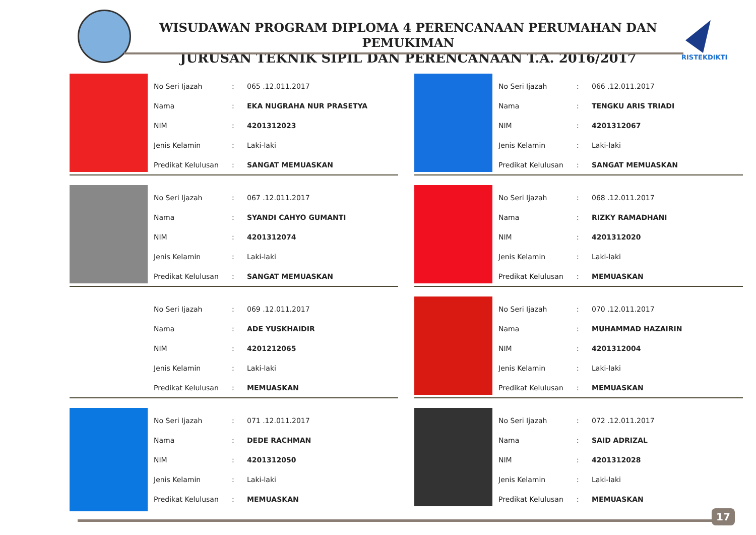WISUDAWAN PROGRAM DIPLOMA 4 PERENCANAAN PERUMAHAN DAN PEMUKIMAN
JURUSAN TEKNIK SIPIL DAN PERENCANAAN T.A. 2016/2017
RISTEKDIKTI
| No Seri Ijazah | : | 065 .12.011.2017 |
| Nama | : | EKA NUGRAHA NUR PRASETYA |
| NIM | : | 4201312023 |
| Jenis Kelamin | : | Laki-laki |
| Predikat Kelulusan | : | SANGAT MEMUASKAN |
| No Seri Ijazah | : | 066 .12.011.2017 |
| Nama | : | TENGKU ARIS TRIADI |
| NIM | : | 4201312067 |
| Jenis Kelamin | : | Laki-laki |
| Predikat Kelulusan | : | SANGAT MEMUASKAN |
| No Seri Ijazah | : | 067 .12.011.2017 |
| Nama | : | SYANDI CAHYO GUMANTI |
| NIM | : | 4201312074 |
| Jenis Kelamin | : | Laki-laki |
| Predikat Kelulusan | : | SANGAT MEMUASKAN |
| No Seri Ijazah | : | 068 .12.011.2017 |
| Nama | : | RIZKY RAMADHANI |
| NIM | : | 4201312020 |
| Jenis Kelamin | : | Laki-laki |
| Predikat Kelulusan | : | MEMUASKAN |
| No Seri Ijazah | : | 069 .12.011.2017 |
| Nama | : | ADE YUSKHAIDIR |
| NIM | : | 4201212065 |
| Jenis Kelamin | : | Laki-laki |
| Predikat Kelulusan | : | MEMUASKAN |
| No Seri Ijazah | : | 070 .12.011.2017 |
| Nama | : | MUHAMMAD HAZAIRIN |
| NIM | : | 4201312004 |
| Jenis Kelamin | : | Laki-laki |
| Predikat Kelulusan | : | MEMUASKAN |
| No Seri Ijazah | : | 071 .12.011.2017 |
| Nama | : | DEDE RACHMAN |
| NIM | : | 4201312050 |
| Jenis Kelamin | : | Laki-laki |
| Predikat Kelulusan | : | MEMUASKAN |
| No Seri Ijazah | : | 072 .12.011.2017 |
| Nama | : | SAID ADRIZAL |
| NIM | : | 4201312028 |
| Jenis Kelamin | : | Laki-laki |
| Predikat Kelulusan | : | MEMUASKAN |
17